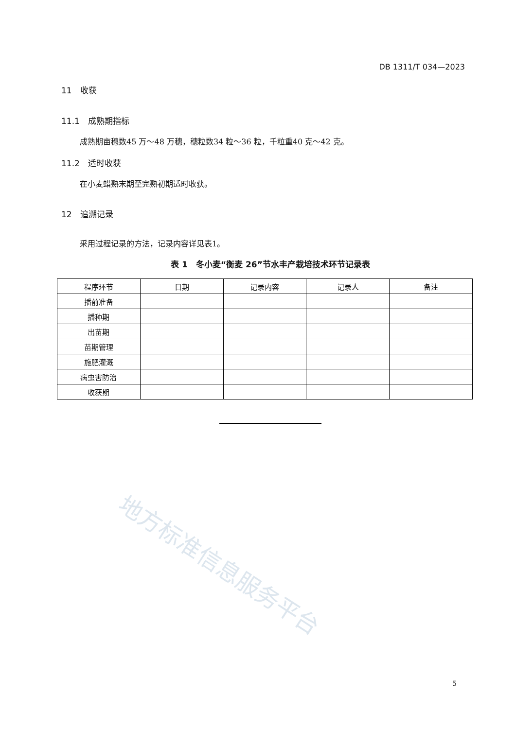地方标准信息服务平台
DB 1311/T 034—2023
11　收获
11.1　成熟期指标
成熟期亩穗数45 万～48 万穗，穗粒数34 粒～36 粒，千粒重40 克～42 克。
11.2　适时收获
在小麦蜡熟末期至完熟初期适时收获。
12　追溯记录
采用过程记录的方法，记录内容详见表1。
表 1　冬小麦“衡麦 26”节水丰产栽培技术环节记录表
| 程序环节 | 日期 | 记录内容 | 记录人 | 备注 |
| --- | --- | --- | --- | --- |
| 播前准备 | | | | |
| 播种期 | | | | |
| 出苗期 | | | | |
| 苗期管理 | | | | |
| 施肥灌溉 | | | | |
| 病虫害防治 | | | | |
| 收获期 | | | | |
5